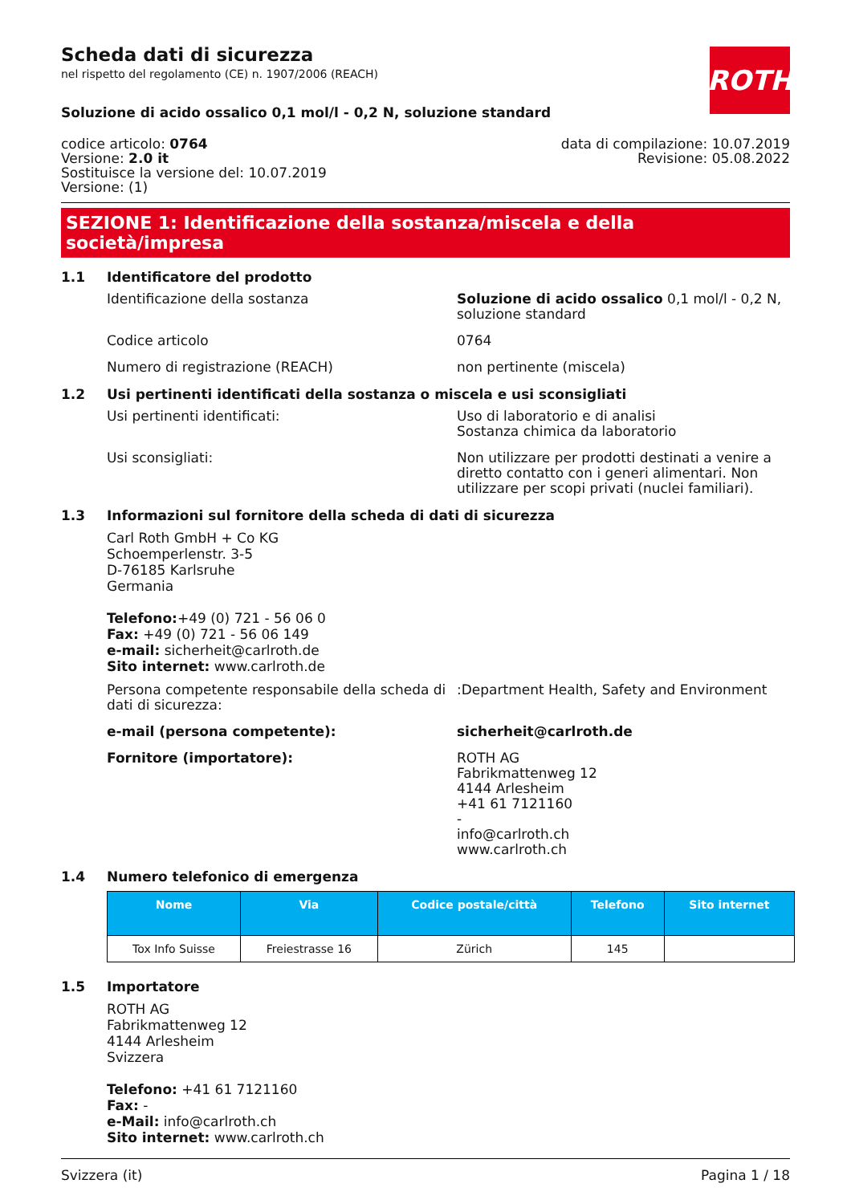ROTH
Scheda dati di sicurezza
nel rispetto del regolamento (CE) n. 1907/2006 (REACH)
Soluzione di acido ossalico 0,1 mol/l - 0,2 N, soluzione standard
codice articolo: 0764
Versione: 2.0 it
Sostituisce la versione del: 10.07.2019
Versione: (1)
data di compilazione: 10.07.2019
Revisione: 05.08.2022
SEZIONE 1: Identificazione della sostanza/miscela e della società/impresa
1.1 Identificatore del prodotto
Identificazione della sostanza Soluzione di acido ossalico 0,1 mol/l - 0,2 N, soluzione standard
Codice articolo 0764
Numero di registrazione (REACH) non pertinente (miscela)
1.2 Usi pertinenti identificati della sostanza o miscela e usi sconsigliati
Usi pertinenti identificati: Uso di laboratorio e di analisi
Sostanza chimica da laboratorio
Usi sconsigliati: Non utilizzare per prodotti destinati a venire a diretto contatto con i generi alimentari. Non utilizzare per scopi privati (nuclei familiari).
1.3 Informazioni sul fornitore della scheda di dati di sicurezza
Carl Roth GmbH + Co KG
Schoemperlenstr. 3-5
D-76185 Karlsruhe
Germania
Telefono:+49 (0) 721 - 56 06 0
Fax: +49 (0) 721 - 56 06 149
e-mail: sicherheit@carlroth.de
Sito internet: www.carlroth.de
Persona competente responsabile della scheda di dati di sicurezza:
:Department Health, Safety and Environment
e-mail (persona competente): sicherheit@carlroth.de
Fornitore (importatore): ROTH AG
Fabrikmattenweg 12
4144 Arlesheim
+41 61 7121160
-
info@carlroth.ch
www.carlroth.ch
1.4 Numero telefonico di emergenza
| Nome | Via | Codice postale/città | Telefono | Sito internet |
| --- | --- | --- | --- | --- |
| Tox Info Suisse | Freiestrasse 16 | Zürich | 145 | |
1.5 Importatore
ROTH AG
Fabrikmattenweg 12
4144 Arlesheim
Svizzera
Telefono: +41 61 7121160
Fax: -
e-Mail: info@carlroth.ch
Sito internet: www.carlroth.ch
Svizzera (it) Pagina 1 / 18